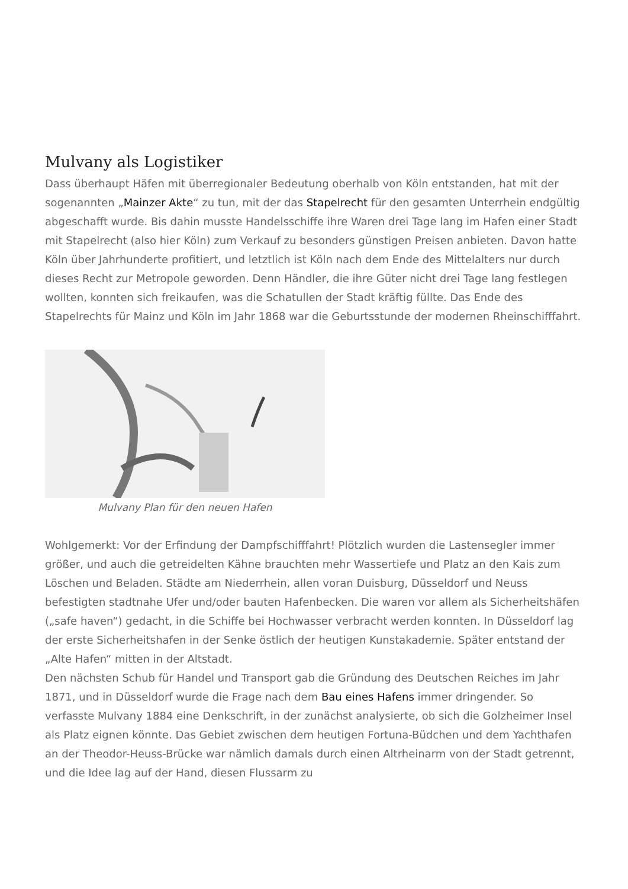Mulvany als Logistiker
Dass überhaupt Häfen mit überregionaler Bedeutung oberhalb von Köln entstanden, hat mit der sogenannten „Mainzer Akte“ zu tun, mit der das Stapelrecht für den gesamten Unterrhein endgültig abgeschafft wurde. Bis dahin musste Handelsschiffe ihre Waren drei Tage lang im Hafen einer Stadt mit Stapelrecht (also hier Köln) zum Verkauf zu besonders günstigen Preisen anbieten. Davon hatte Köln über Jahrhunderte profitiert, und letztlich ist Köln nach dem Ende des Mittelalters nur durch dieses Recht zur Metropole geworden. Denn Händler, die ihre Güter nicht drei Tage lang festlegen wollten, konnten sich freikaufen, was die Schatullen der Stadt kräftig füllte. Das Ende des Stapelrechts für Mainz und Köln im Jahr 1868 war die Geburtsstunde der modernen Rheinschifffahrt.
Mulvany Plan für den neuen Hafen
Wohlgemerkt: Vor der Erfindung der Dampfschifffahrt! Plötzlich wurden die Lastensegler immer größer, und auch die getreidelten Kähne brauchten mehr Wassertiefe und Platz an den Kais zum Löschen und Beladen. Städte am Niederrhein, allen voran Duisburg, Düsseldorf und Neuss befestigten stadtnahe Ufer und/oder bauten Hafenbecken. Die waren vor allem als Sicherheitshäfen („safe haven“) gedacht, in die Schiffe bei Hochwasser verbracht werden konnten. In Düsseldorf lag der erste Sicherheitshafen in der Senke östlich der heutigen Kunstakademie. Später entstand der „Alte Hafen“ mitten in der Altstadt.
Den nächsten Schub für Handel und Transport gab die Gründung des Deutschen Reiches im Jahr 1871, und in Düsseldorf wurde die Frage nach dem Bau eines Hafens immer dringender. So verfasste Mulvany 1884 eine Denkschrift, in der zunächst analysierte, ob sich die Golzheimer Insel als Platz eignen könnte. Das Gebiet zwischen dem heutigen Fortuna-Büdchen und dem Yachthafen an der Theodor-Heuss-Brücke war nämlich damals durch einen Altrheinarm von der Stadt getrennt, und die Idee lag auf der Hand, diesen Flussarm zu